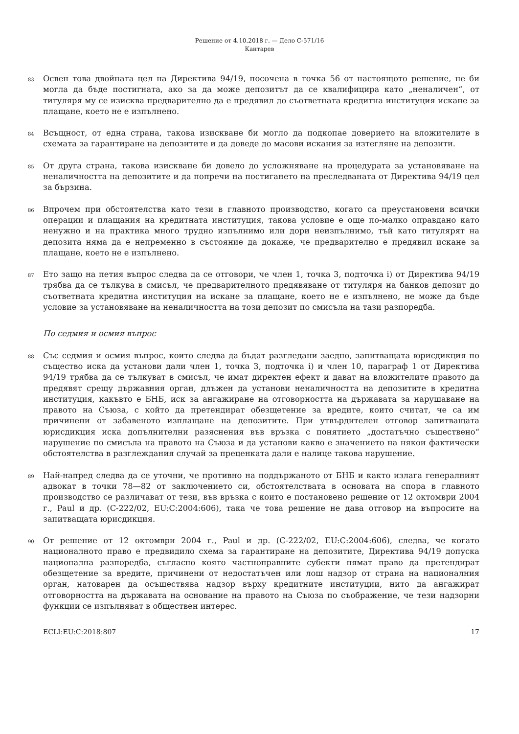Решение от 4.10.2018 г. — Дело C-571/16
Кантарев
83
Освен това двойната цел на Директива 94/19, посочена в точка 56 от настоящото решение, не би могла да бъде постигната, ако за да може депозитът да се квалифицира като „неналичен“, от титуляря му се изисква предварително да е предявил до съответната кредитна институция искане за плащане, което не е изпълнено.
84
Всъщност, от една страна, такова изискване би могло да подкопае доверието на вложителите в схемата за гарантиране на депозитите и да доведе до масови искания за изтегляне на депозити.
85
От друга страна, такова изискване би довело до усложняване на процедурата за установяване на неналичността на депозитите и да попречи на постигането на преследваната от Директива 94/19 цел за бързина.
86
Впрочем при обстоятелства като тези в главното производство, когато са преустановени всички операции и плащания на кредитната институция, такова условие е още по-малко оправдано като ненужно и на практика много трудно изпълнимо или дори неизпълнимо, тъй като титулярят на депозита няма да е непременно в състояние да докаже, че предварително е предявил искане за плащане, което не е изпълнено.
87
Ето защо на петия въпрос следва да се отговори, че член 1, точка 3, подточка i) от Директива 94/19 трябва да се тълкува в смисъл, че предварителното предявяване от титуляря на банков депозит до съответната кредитна институция на искане за плащане, което не е изпълнено, не може да бъде условие за установяване на неналичността на този депозит по смисъла на тази разпоредба.
По седмия и осмия въпрос
88
Със седмия и осмия въпрос, които следва да бъдат разгледани заедно, запитващата юрисдикция по същество иска да установи дали член 1, точка 3, подточка i) и член 10, параграф 1 от Директива 94/19 трябва да се тълкуват в смисъл, че имат директен ефект и дават на вложителите правото да предявят срещу държавния орган, длъжен да установи неналичността на депозитите в кредитна институция, какъвто е БНБ, иск за ангажиране на отговорността на държавата за нарушаване на правото на Съюза, с който да претендират обезщетение за вредите, които считат, че са им причинени от забавеното изплащане на депозитите. При утвърдителен отговор запитващата юрисдикция иска допълнителни разяснения във връзка с понятието „достатъчно съществено“ нарушение по смисъла на правото на Съюза и да установи какво е значението на някои фактически обстоятелства в разглеждания случай за преценката дали е налице такова нарушение.
89
Най-напред следва да се уточни, че противно на поддържаното от БНБ и както излага генералният адвокат в точки 78—82 от заключението си, обстоятелствата в основата на спора в главното производство се различават от тези, във връзка с които е постановено решение от 12 октомври 2004 г., Paul и др. (C-222/02, EU:C:2004:606), така че това решение не дава отговор на въпросите на запитващата юрисдикция.
90
От решение от 12 октомври 2004 г., Paul и др. (C-222/02, EU:C:2004:606), следва, че когато националното право е предвидило схема за гарантиране на депозитите, Директива 94/19 допуска национална разпоредба, съгласно която частноправните субекти нямат право да претендират обезщетение за вредите, причинени от недостатъчен или лош надзор от страна на националния орган, натоварен да осъществява надзор върху кредитните институции, нито да ангажират отговорността на държавата на основание на правото на Съюза по съображение, че тези надзорни функции се изпълняват в обществен интерес.
ECLI:EU:C:2018:807 17